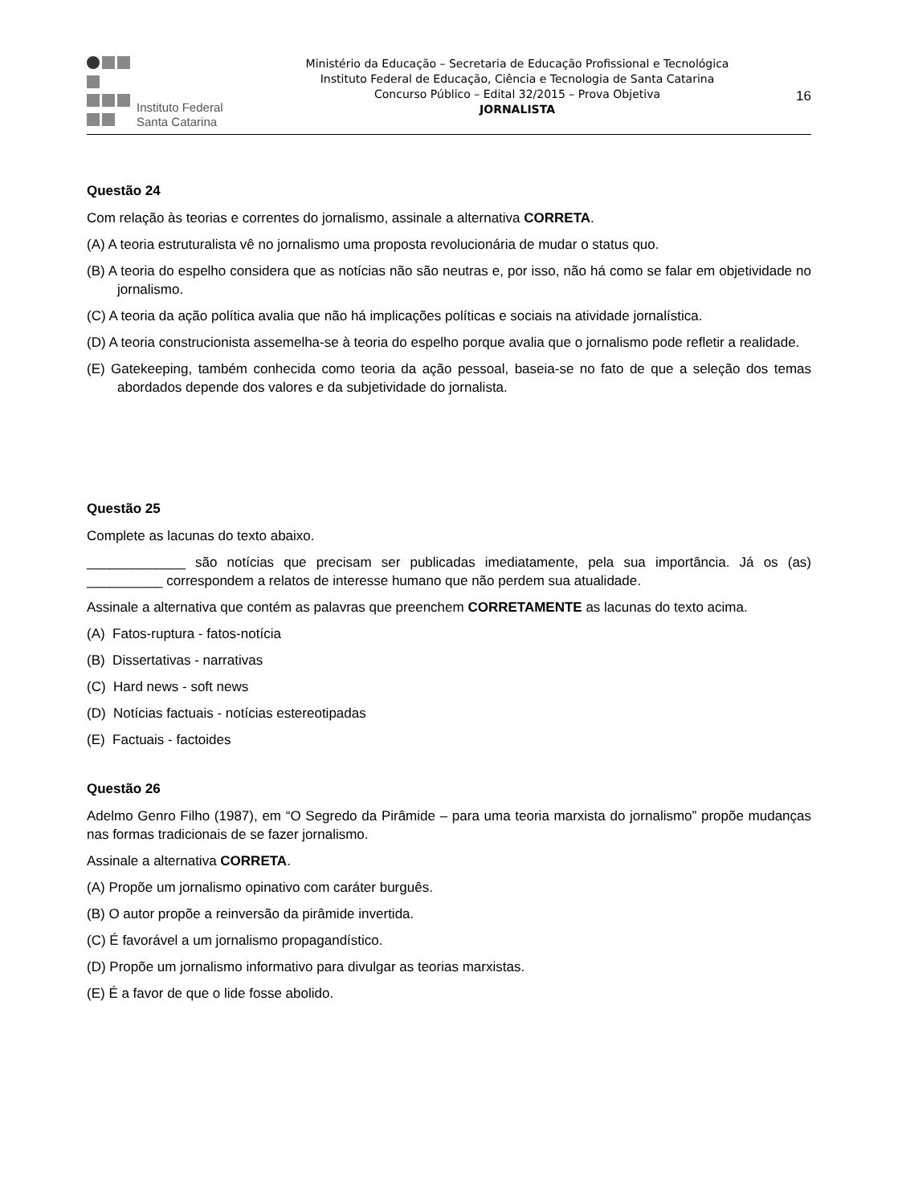Instituto Federal
Santa Catarina
Ministério da Educação – Secretaria de Educação Profissional e Tecnológica
Instituto Federal de Educação, Ciência e Tecnologia de Santa Catarina
Concurso Público – Edital 32/2015 – Prova Objetiva
JORNALISTA
16
Questão 24
Com relação às teorias e correntes do jornalismo, assinale a alternativa CORRETA.
(A) A teoria estruturalista vê no jornalismo uma proposta revolucionária de mudar o status quo.
(B) A teoria do espelho considera que as notícias não são neutras e, por isso, não há como se falar em objetividade no jornalismo.
(C) A teoria da ação política avalia que não há implicações políticas e sociais na atividade jornalística.
(D) A teoria construcionista assemelha-se à teoria do espelho porque avalia que o jornalismo pode refletir a realidade.
(E) Gatekeeping, também conhecida como teoria da ação pessoal, baseia-se no fato de que a seleção dos temas abordados depende dos valores e da subjetividade do jornalista.
Questão 25
Complete as lacunas do texto abaixo.
_____________ são notícias que precisam ser publicadas imediatamente, pela sua importância. Já os (as) __________ correspondem a relatos de interesse humano que não perdem sua atualidade.
Assinale a alternativa que contém as palavras que preenchem CORRETAMENTE as lacunas do texto acima.
(A) Fatos-ruptura - fatos-notícia
(B) Dissertativas - narrativas
(C) Hard news - soft news
(D) Notícias factuais - notícias estereotipadas
(E) Factuais - factoides
Questão 26
Adelmo Genro Filho (1987), em “O Segredo da Pirâmide – para uma teoria marxista do jornalismo” propõe mudanças nas formas tradicionais de se fazer jornalismo.
Assinale a alternativa CORRETA.
(A) Propõe um jornalismo opinativo com caráter burguês.
(B) O autor propõe a reinversão da pirâmide invertida.
(C) É favorável a um jornalismo propagandístico.
(D) Propõe um jornalismo informativo para divulgar as teorias marxistas.
(E) É a favor de que o lide fosse abolido.